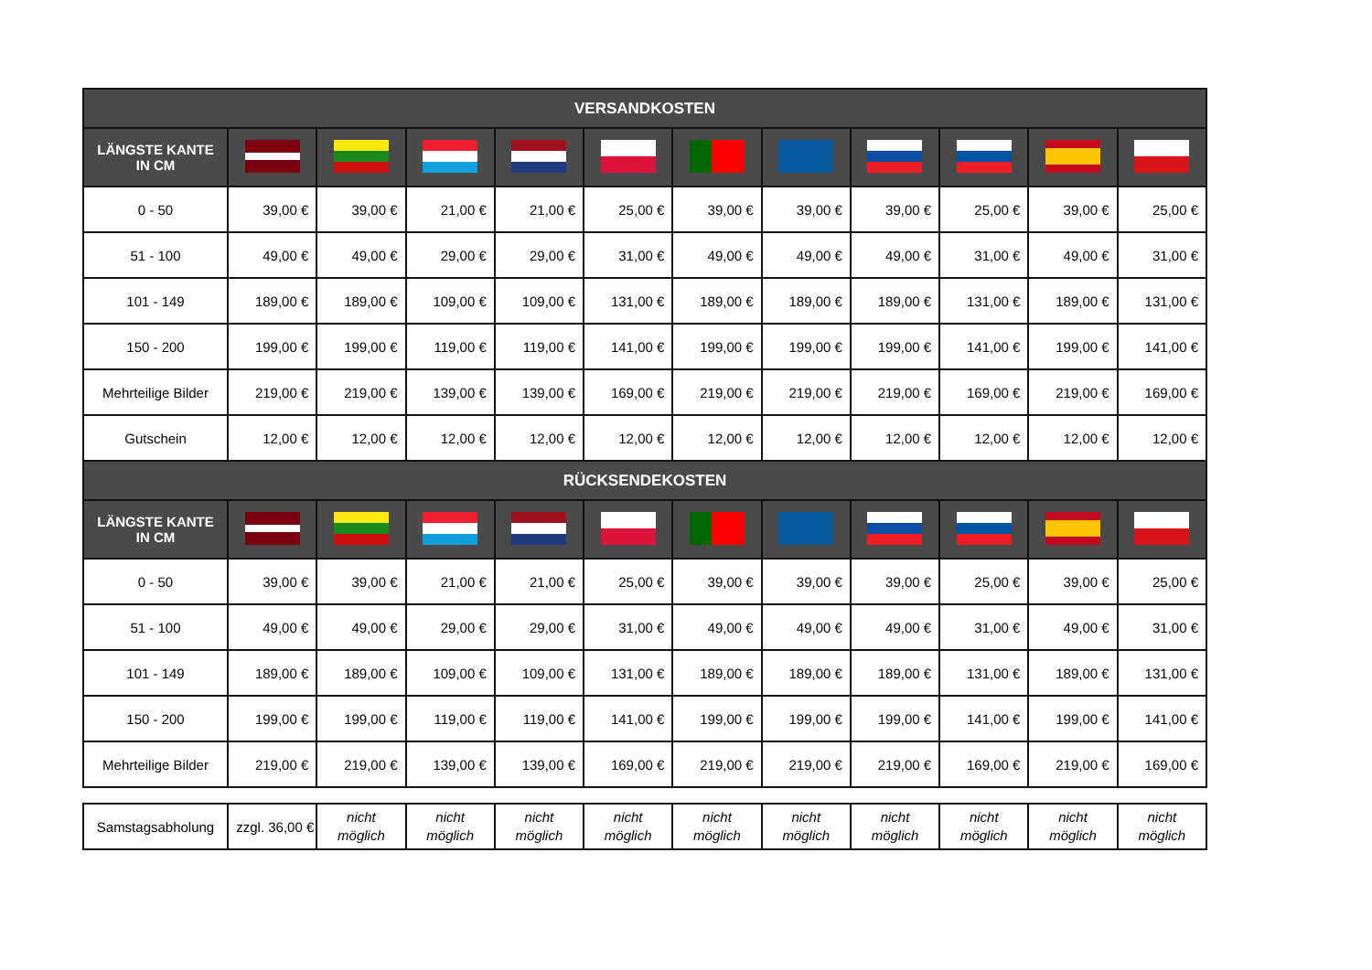| VERSANDKOSTEN | | | | | | | | | | | |
| --- | --- | --- | --- | --- | --- | --- | --- | --- | --- | --- | --- |
| LÄNGSTE KANTE IN CM | | | | | | | | | | | |
| 0 - 50 | 39,00 € | 39,00 € | 21,00 € | 21,00 € | 25,00 € | 39,00 € | 39,00 € | 39,00 € | 25,00 € | 39,00 € | 25,00 € |
| 51 - 100 | 49,00 € | 49,00 € | 29,00 € | 29,00 € | 31,00 € | 49,00 € | 49,00 € | 49,00 € | 31,00 € | 49,00 € | 31,00 € |
| 101 - 149 | 189,00 € | 189,00 € | 109,00 € | 109,00 € | 131,00 € | 189,00 € | 189,00 € | 189,00 € | 131,00 € | 189,00 € | 131,00 € |
| 150 - 200 | 199,00 € | 199,00 € | 119,00 € | 119,00 € | 141,00 € | 199,00 € | 199,00 € | 199,00 € | 141,00 € | 199,00 € | 141,00 € |
| Mehrteilige Bilder | 219,00 € | 219,00 € | 139,00 € | 139,00 € | 169,00 € | 219,00 € | 219,00 € | 219,00 € | 169,00 € | 219,00 € | 169,00 € |
| Gutschein | 12,00 € | 12,00 € | 12,00 € | 12,00 € | 12,00 € | 12,00 € | 12,00 € | 12,00 € | 12,00 € | 12,00 € | 12,00 € |
| RÜCKSENDEKOSTEN | | | | | | | | | | | |
| LÄNGSTE KANTE IN CM | | | | | | | | | | | |
| 0 - 50 | 39,00 € | 39,00 € | 21,00 € | 21,00 € | 25,00 € | 39,00 € | 39,00 € | 39,00 € | 25,00 € | 39,00 € | 25,00 € |
| 51 - 100 | 49,00 € | 49,00 € | 29,00 € | 29,00 € | 31,00 € | 49,00 € | 49,00 € | 49,00 € | 31,00 € | 49,00 € | 31,00 € |
| 101 - 149 | 189,00 € | 189,00 € | 109,00 € | 109,00 € | 131,00 € | 189,00 € | 189,00 € | 189,00 € | 131,00 € | 189,00 € | 131,00 € |
| 150 - 200 | 199,00 € | 199,00 € | 119,00 € | 119,00 € | 141,00 € | 199,00 € | 199,00 € | 199,00 € | 141,00 € | 199,00 € | 141,00 € |
| Mehrteilige Bilder | 219,00 € | 219,00 € | 139,00 € | 139,00 € | 169,00 € | 219,00 € | 219,00 € | 219,00 € | 169,00 € | 219,00 € | 169,00 € |
| Samstagsabholung | zzgl. 36,00 € | nicht möglich | nicht möglich | nicht möglich | nicht möglich | nicht möglich | nicht möglich | nicht möglich | nicht möglich | nicht möglich | nicht möglich |